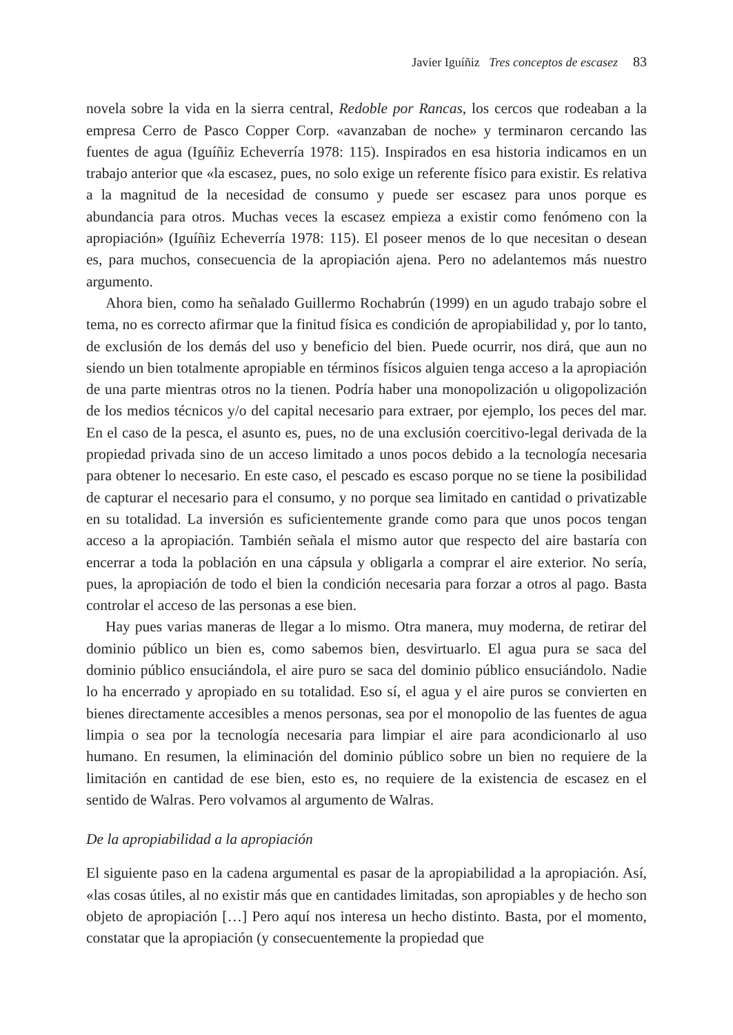Javier Iguíñiz Tres conceptos de escasez 83
novela sobre la vida en la sierra central, Redoble por Rancas, los cercos que rodeaban a la empresa Cerro de Pasco Copper Corp. «avanzaban de noche» y terminaron cercando las fuentes de agua (Iguíñiz Echeverría 1978: 115). Inspirados en esa historia indicamos en un trabajo anterior que «la escasez, pues, no solo exige un referente físico para existir. Es relativa a la magnitud de la necesidad de consumo y puede ser escasez para unos porque es abundancia para otros. Muchas veces la escasez empieza a existir como fenómeno con la apropiación» (Iguíñiz Echeverría 1978: 115). El poseer menos de lo que necesitan o desean es, para muchos, consecuencia de la apropiación ajena. Pero no adelantemos más nuestro argumento.
Ahora bien, como ha señalado Guillermo Rochabrún (1999) en un agudo trabajo sobre el tema, no es correcto afirmar que la finitud física es condición de apropiabilidad y, por lo tanto, de exclusión de los demás del uso y beneficio del bien. Puede ocurrir, nos dirá, que aun no siendo un bien totalmente apropiable en términos físicos alguien tenga acceso a la apropiación de una parte mientras otros no la tienen. Podría haber una monopolización u oligopolización de los medios técnicos y/o del capital necesario para extraer, por ejemplo, los peces del mar. En el caso de la pesca, el asunto es, pues, no de una exclusión coercitivo-legal derivada de la propiedad privada sino de un acceso limitado a unos pocos debido a la tecnología necesaria para obtener lo necesario. En este caso, el pescado es escaso porque no se tiene la posibilidad de capturar el necesario para el consumo, y no porque sea limitado en cantidad o privatizable en su totalidad. La inversión es suficientemente grande como para que unos pocos tengan acceso a la apropiación. También señala el mismo autor que respecto del aire bastaría con encerrar a toda la población en una cápsula y obligarla a comprar el aire exterior. No sería, pues, la apropiación de todo el bien la condición necesaria para forzar a otros al pago. Basta controlar el acceso de las personas a ese bien.
Hay pues varias maneras de llegar a lo mismo. Otra manera, muy moderna, de retirar del dominio público un bien es, como sabemos bien, desvirtuarlo. El agua pura se saca del dominio público ensuciándola, el aire puro se saca del dominio público ensuciándolo. Nadie lo ha encerrado y apropiado en su totalidad. Eso sí, el agua y el aire puros se convierten en bienes directamente accesibles a menos personas, sea por el monopolio de las fuentes de agua limpia o sea por la tecnología necesaria para limpiar el aire para acondicionarlo al uso humano. En resumen, la eliminación del dominio público sobre un bien no requiere de la limitación en cantidad de ese bien, esto es, no requiere de la existencia de escasez en el sentido de Walras. Pero volvamos al argumento de Walras.
De la apropiabilidad a la apropiación
El siguiente paso en la cadena argumental es pasar de la apropiabilidad a la apropiación. Así, «las cosas útiles, al no existir más que en cantidades limitadas, son apropiables y de hecho son objeto de apropiación […] Pero aquí nos interesa un hecho distinto. Basta, por el momento, constatar que la apropiación (y consecuentemente la propiedad que